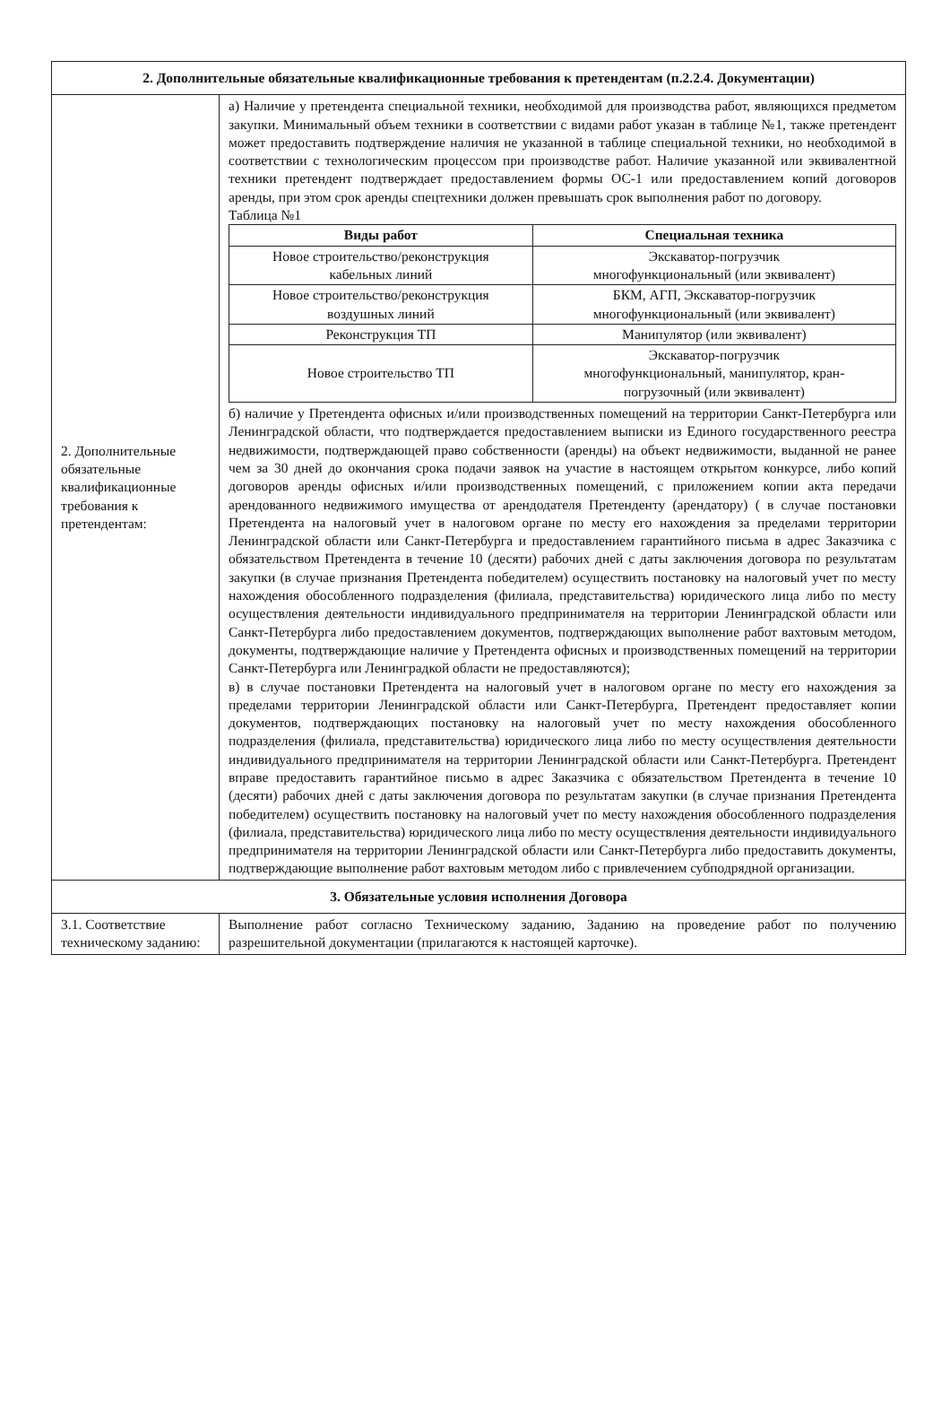| 2. Дополнительные обязательные квалификационные требования к претендентам (п.2.2.4. Документации) | |
| 2. Дополнительные обязательные квалификационные требования к претендентам: | а) Наличие у претендента специальной техники, необходимой для производства работ, являющихся предметом закупки. Минимальный объем техники в соответствии с видами работ указан в таблице №1, также претендент может предоставить подтверждение наличия не указанной в таблице специальной техники, но необходимой в соответствии с технологическим процессом при производстве работ. Наличие указанной или эквивалентной техники претендент подтверждает предоставлением формы ОС-1 или предоставлением копий договоров аренды, при этом срок аренды спецтехники должен превышать срок выполнения работ по договору. Таблица №1 / Виды работ / Специальная техника / / --- / --- / / Новое строительство/реконструкция кабельных линий / Экскаватор-погрузчик многофункциональный (или эквивалент) / / Новое строительство/реконструкция воздушных линий / БКМ, АГП, Экскаватор-погрузчик многофункциональный (или эквивалент) / / Реконструкция ТП / Манипулятор (или эквивалент) / / Новое строительство ТП / Экскаватор-погрузчик многофункциональный, манипулятор, кран- погрузочный (или эквивалент) / б) наличие у Претендента офисных и/или производственных помещений на территории Санкт-Петербурга или Ленинградской области, что подтверждается предоставлением выписки из Единого государственного реестра недвижимости, подтверждающей право собственности (аренды) на объект недвижимости, выданной не ранее чем за 30 дней до окончания срока подачи заявок на участие в настоящем открытом конкурсе, либо копий договоров аренды офисных и/или производственных помещений, с приложением копии акта передачи арендованного недвижимого имущества от арендодателя Претенденту (арендатору) ( в случае постановки Претендента на налоговый учет в налоговом органе по месту его нахождения за пределами территории Ленинградской области или Санкт-Петербурга и предоставлением гарантийного письма в адрес Заказчика с обязательством Претендента в течение 10 (десяти) рабочих дней с даты заключения договора по результатам закупки (в случае признания Претендента победителем) осуществить постановку на налоговый учет по месту нахождения обособленного подразделения (филиала, представительства) юридического лица либо по месту осуществления деятельности индивидуального предпринимателя на территории Ленинградской области или Санкт-Петербурга либо предоставлением документов, подтверждающих выполнение работ вахтовым методом, документы, подтверждающие наличие у Претендента офисных и производственных помещений на территории Санкт-Петербурга или Ленинградкой области не предоставляются); в) в случае постановки Претендента на налоговый учет в налоговом органе по месту его нахождения за пределами территории Ленинградской области или Санкт-Петербурга, Претендент предоставляет копии документов, подтверждающих постановку на налоговый учет по месту нахождения обособленного подразделения (филиала, представительства) юридического лица либо по месту осуществления деятельности индивидуального предпринимателя на территории Ленинградской области или Санкт-Петербурга. Претендент вправе предоставить гарантийное письмо в адрес Заказчика с обязательством Претендента в течение 10 (десяти) рабочих дней с даты заключения договора по результатам закупки (в случае признания Претендента победителем) осуществить постановку на налоговый учет по месту нахождения обособленного подразделения (филиала, представительства) юридического лица либо по месту осуществления деятельности индивидуального предпринимателя на территории Ленинградской области или Санкт-Петербурга либо предоставить документы, подтверждающие выполнение работ вахтовым методом либо с привлечением субподрядной организации. |
| 3. Обязательные условия исполнения Договора | |
| 3.1. Соответствие техническому заданию: | Выполнение работ согласно Техническому заданию, Заданию на проведение работ по получению разрешительной документации (прилагаются к настоящей карточке). |